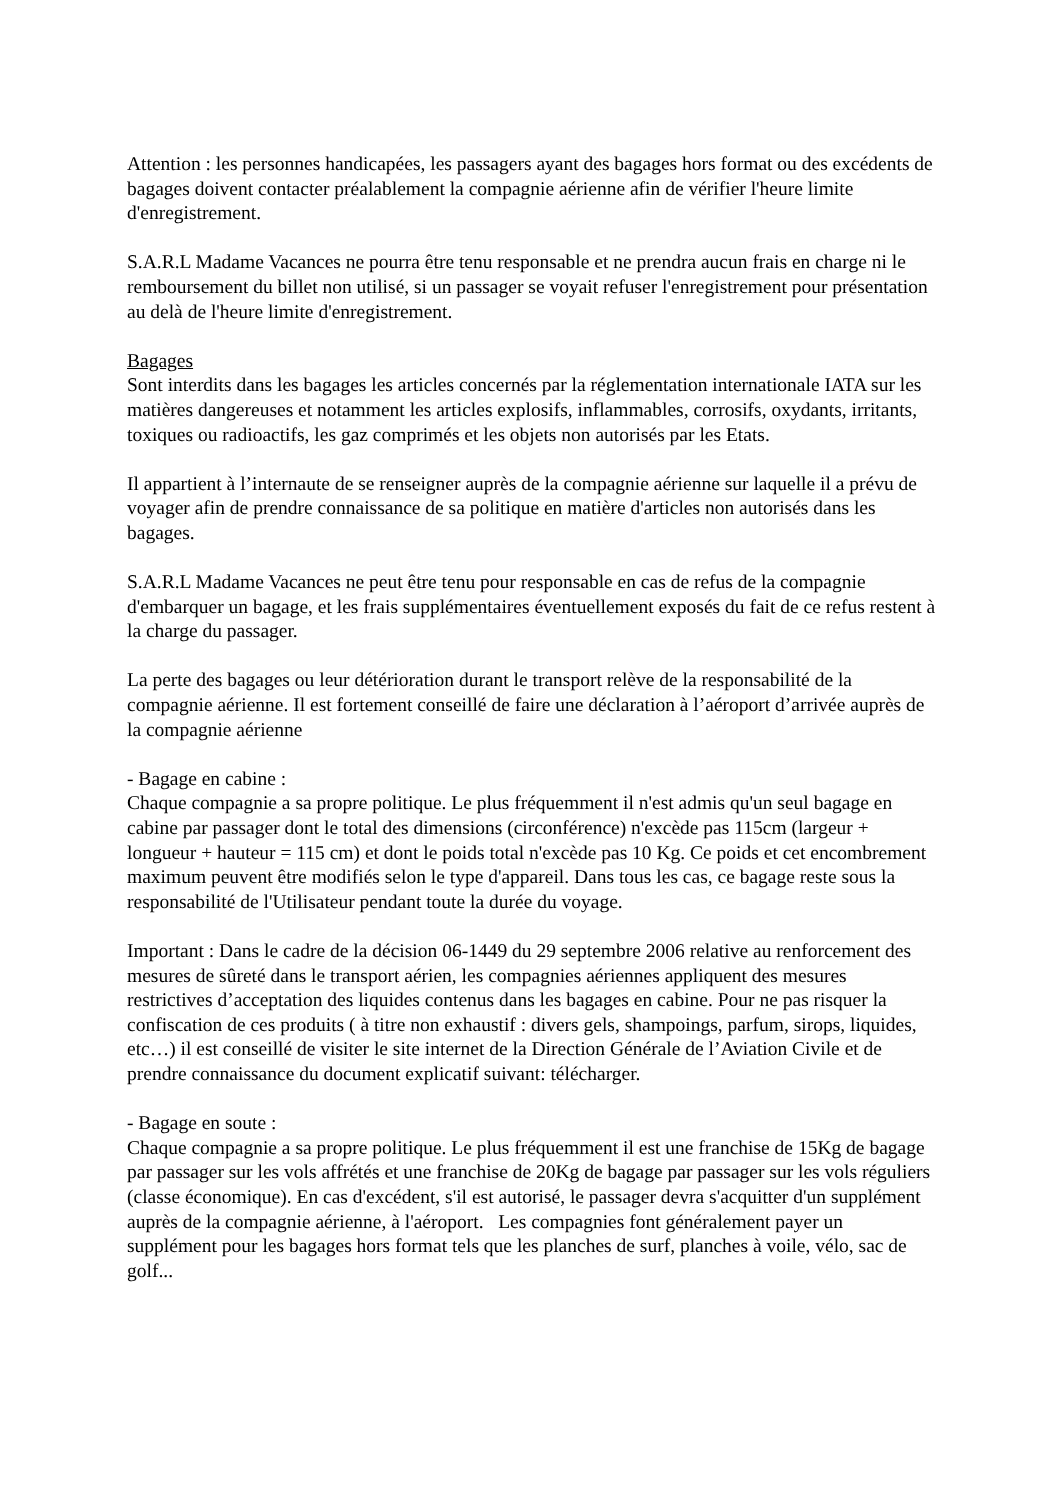Attention : les personnes handicapées, les passagers ayant des bagages hors format ou des excédents de bagages doivent contacter préalablement la compagnie aérienne afin de vérifier l'heure limite d'enregistrement.
S.A.R.L Madame Vacances ne pourra être tenu responsable et ne prendra aucun frais en charge ni le remboursement du billet non utilisé, si un passager se voyait refuser l'enregistrement pour présentation au delà de l'heure limite d'enregistrement.
Bagages
Sont interdits dans les bagages les articles concernés par la réglementation internationale IATA sur les matières dangereuses et notamment les articles explosifs, inflammables, corrosifs, oxydants, irritants, toxiques ou radioactifs, les gaz comprimés et les objets non autorisés par les Etats.
Il appartient à l’internaute de se renseigner auprès de la compagnie aérienne sur laquelle il a prévu de voyager afin de prendre connaissance de sa politique en matière d'articles non autorisés dans les bagages.
S.A.R.L Madame Vacances ne peut être tenu pour responsable en cas de refus de la compagnie d'embarquer un bagage, et les frais supplémentaires éventuellement exposés du fait de ce refus restent à la charge du passager.
La perte des bagages ou leur détérioration durant le transport relève de la responsabilité de la compagnie aérienne. Il est fortement conseillé de faire une déclaration à l’aéroport d’arrivée auprès de la compagnie aérienne
- Bagage en cabine :
Chaque compagnie a sa propre politique. Le plus fréquemment il n'est admis qu'un seul bagage en cabine par passager dont le total des dimensions (circonférence) n'excède pas 115cm (largeur + longueur + hauteur = 115 cm) et dont le poids total n'excède pas 10 Kg. Ce poids et cet encombrement maximum peuvent être modifiés selon le type d'appareil. Dans tous les cas, ce bagage reste sous la responsabilité de l'Utilisateur pendant toute la durée du voyage.
Important : Dans le cadre de la décision 06-1449 du 29 septembre 2006 relative au renforcement des mesures de sûreté dans le transport aérien, les compagnies aériennes appliquent des mesures restrictives d’acceptation des liquides contenus dans les bagages en cabine. Pour ne pas risquer la confiscation de ces produits ( à titre non exhaustif : divers gels, shampoings, parfum, sirops, liquides, etc…) il est conseillé de visiter le site internet de la Direction Générale de l’Aviation Civile et de prendre connaissance du document explicatif suivant: télécharger.
- Bagage en soute :
Chaque compagnie a sa propre politique. Le plus fréquemment il est une franchise de 15Kg de bagage par passager sur les vols affrétés et une franchise de 20Kg de bagage par passager sur les vols réguliers (classe économique). En cas d'excédent, s'il est autorisé, le passager devra s'acquitter d'un supplément auprès de la compagnie aérienne, à l'aéroport. Les compagnies font généralement payer un supplément pour les bagages hors format tels que les planches de surf, planches à voile, vélo, sac de golf...